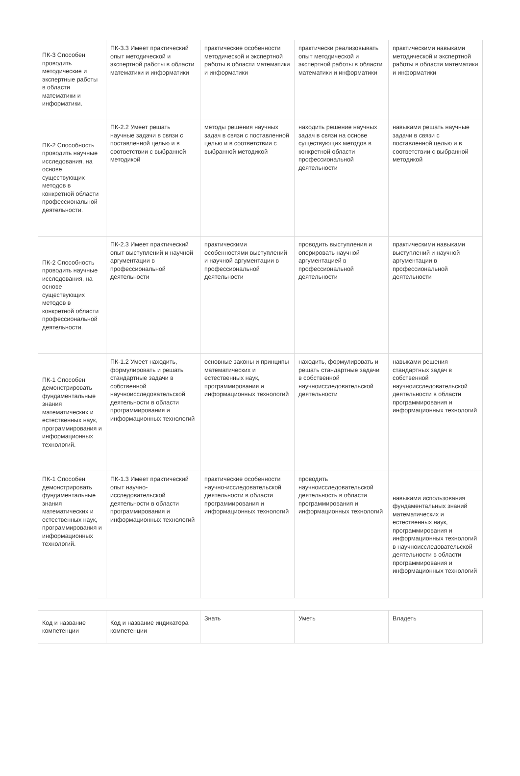| ПК-3 Способен проводить методические и экспертные работы в области математики и информатики. | ПК-3.3 Имеет практический опыт методической и экспертной работы в области математики и информатики | практические особенности методической и экспертной работы в области математики и информатики | практически реализовывать опыт методической и экспертной работы в области математики и информатики | практическими навыками методической и экспертной работы в области математики и информатики |
| ПК-2 Способность проводить научные исследования, на основе существующих методов в конкретной области профессиональной деятельности. | ПК-2.2 Умеет решать научные задачи в связи с поставленной целью и в соответствии с выбранной методикой | методы решения научных задач в связи с поставленной целью и в соответствии с выбранной методикой | находить решение научных задач в связи на основе существующих методов в конкретной области профессиональной деятельности | навыками решать научные задачи в связи с поставленной целью и в соответствии с выбранной методикой |
| ПК-2 Способность проводить научные исследования, на основе существующих методов в конкретной области профессиональной деятельности. | ПК-2.3 Имеет практический опыт выступлений и научной аргументации в профессиональной деятельности | практическими особенностями выступлений и научной аргументации в профессиональной деятельности | проводить выступления и оперировать научной аргументацией в профессиональной деятельности | практическими навыками выступлений и научной аргументации в профессиональной деятельности |
| ПК-1 Способен демонстрировать фундаментальные знания математических и естественных наук, программирования и информационных технологий. | ПК-1.2 Умеет находить, формулировать и решать стандартные задачи в собственной научноисследовательской деятельности в области программирования и информационных технологий | основные законы и принципы математических и естественных наук, программирования и информационных технологий | находить, формулировать и решать стандартные задачи в собственной научноисследовательской деятельности | навыками решения стандартных задач в собственной научноисследовательской деятельности в области программирования и информационных технологий |
| ПК-1 Способен демонстрировать фундаментальные знания математических и естественных наук, программирования и информационных технологий. | ПК-1.3 Имеет практический опыт научно-исследовательской деятельности в области программирования и информационных технологий | практические особенности научно-исследовательской деятельности в области программирования и информационных технологий | проводить научноисследовательской деятельность в области программирования и информационных технологий | навыками использования фундаментальных знаний математических и естественных наук, программирования и информационных технологий в научноисследовательской деятельности в области программирования и информационных технологий |
| Код и название компетенции | Код и название индикатора компетенции | Знать | Уметь | Владеть |